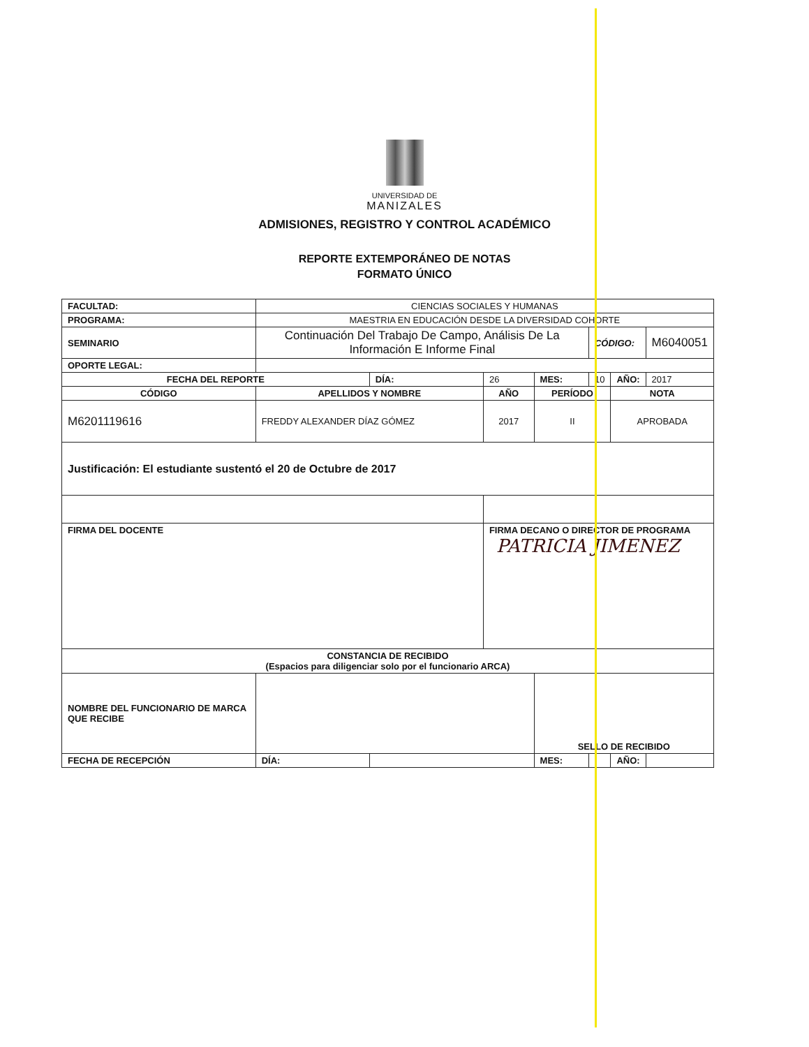UNIVERSIDAD DE
MANIZALES
ADMISIONES, REGISTRO Y CONTROL ACADÉMICO
REPORTE EXTEMPORÁNEO DE NOTAS
FORMATO ÚNICO
| FACULTAD: | | CIENCIAS SOCIALES Y HUMANAS | | | | | | |
| PROGRAMA: | | MAESTRIA EN EDUCACIÓN DESDE LA DIVERSIDAD COHORTE | | | | | | |
| SEMINARIO | | Continuación Del Trabajo De Campo, Análisis De La Información E Informe Final | | | | CÓDIGO: | | M6040051 |
| OPORTE LEGAL: | | | | | | | | |
| FECHA DEL REPORTE | | | DÍA: | 26 | MES: | 10 | AÑO: | 2017 |
| CÓDIGO | APELLIDOS Y NOMBRE | | | AÑO | PERÍODO | | NOTA | |
| M6201119616 | FREDDY ALEXANDER DÍAZ GÓMEZ | | | 2017 | II | | APROBADA | |
| Justificación: El estudiante sustentó el 20 de Octubre de 2017 | | | | | | | | |
| FIRMA DEL DOCENTE | | | | FIRMA DECANO O DIRECTOR DE PROGRAMA PATRICIA JIMENEZ | | | | |
| CONSTANCIA DE RECIBIDO (Espacios para diligenciar solo por el funcionario ARCA) | | | | | | | | |
| NOMBRE DEL FUNCIONARIO DE MARCA QUE RECIBE | | | | | SELLO DE RECIBIDO | | | |
| FECHA DE RECEPCIÓN | | DÍA: | | | MES: | | AÑO: | |